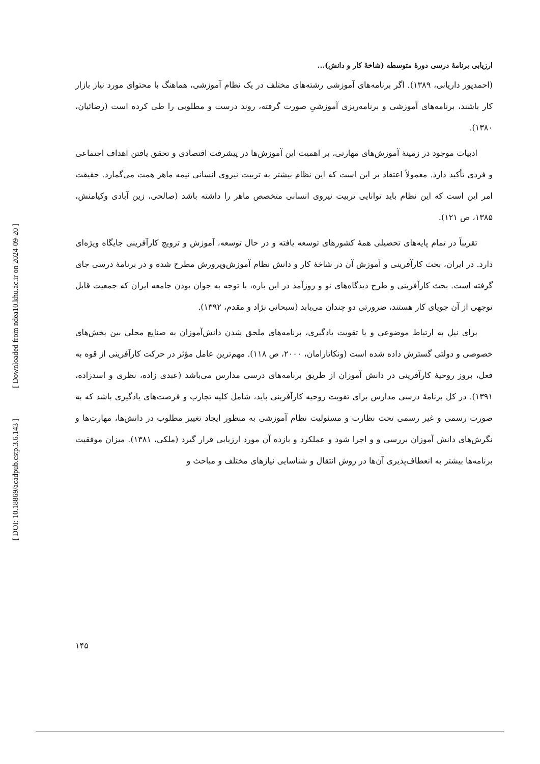[ Downloaded from ndea10.khu.ac.ir on 2024-09-20 ]
[ DOI: 10.18869/acadpub.cstp.3.6.143 ]
ارزیابی برنامهٔ درسی دورهٔ متوسطه (شاخهٔ کار و دانش)...
(احمدپور داریانی، ۱۳۸۹). اگر برنامه‌های آموزشی رشته‌های مختلف در یک نظام آموزشی، هماهنگ با محتوای مورد نیاز بازار کار باشند، برنامه‌های آموزشی و برنامه‌ریزی آموزشیِ صورت گرفته، روند درست و مطلوبی را طی کرده است (رضائیان، ۱۳۸۰).
ادبیات موجود در زمینهٔ آموزش‌های مهارتی، بر اهمیت این آموزش‌ها در پیشرفت اقتصادی و تحقق یافتن اهداف اجتماعی و فردی تأکید دارد. معمولاً اعتقاد بر این است که این نظام بیشتر به تربیت نیروی انسانی نیمه ماهر همت می‌گمارد. حقیقت امر این است که این نظام باید توانایی تربیت نیروی انسانی متخصص ماهر را داشته باشد (صالحی، زین آبادی وکیامنش، ۱۳۸۵، ص ۱۲۱).
تقریباً در تمام پایه‌های تحصیلی همهٔ کشورهای توسعه یافته و در حال توسعه، آموزش و ترویج کارآفرینی جایگاه ویژه‌ای دارد. در ایران، بحث کارآفرینی و آموزش آن در شاخهٔ کار و دانش نظام آموزش‌وپرورش مطرح شده و در برنامهٔ درسی جای گرفته است. بحث کارآفرینی و طرح دیدگاه‌های نو و روزآمد در این باره، با توجه به جوان بودن جامعه ایران که جمعیت قابل توجهی از آن جویای کار هستند، ضرورتی دو چندان می‌یابد (سبحانی نژاد و مقدم، ۱۳۹۲).
برای نیل به ارتباط موضوعی و یا تقویت یادگیری، برنامه‌های ملحق شدن دانش‌آموزان به صنایع محلی بین بخش‌های خصوصی و دولتی گسترش داده شده است (ونکاتارامان، ۲۰۰۰، ص ۱۱۸). مهم‌ترین عامل مؤثر در حرکت کارآفرینی از قوه به فعل، بروز روحیهٔ کارآفرینی در دانش آموزان از طریق برنامه‌های درسی مدارس می‌باشد (عبدی زاده، نظری و اسدزاده، ۱۳۹۱). در کل برنامهٔ درسی مدارس برای تقویت روحیه کارآفرینی باید، شامل کلیه تجارب و فرصت‌های یادگیری باشد که به صورت رسمی و غیر رسمی تحت نظارت و مسئولیت نظام آموزشی به منظور ایجاد تغییر مطلوب در دانش‌ها، مهارت‌ها و نگرش‌های دانش آموزان بررسی و و اجرا شود و عملکرد و بازده آن مورد ارزیابی قرار گیرد (ملکی، ۱۳۸۱). میزان موفقیت برنامه‌ها بیشتر به انعطاف‌پذیری آن‌ها در روش انتقال و شناسایی نیازهای مختلف و مباحث و
۱۴۵